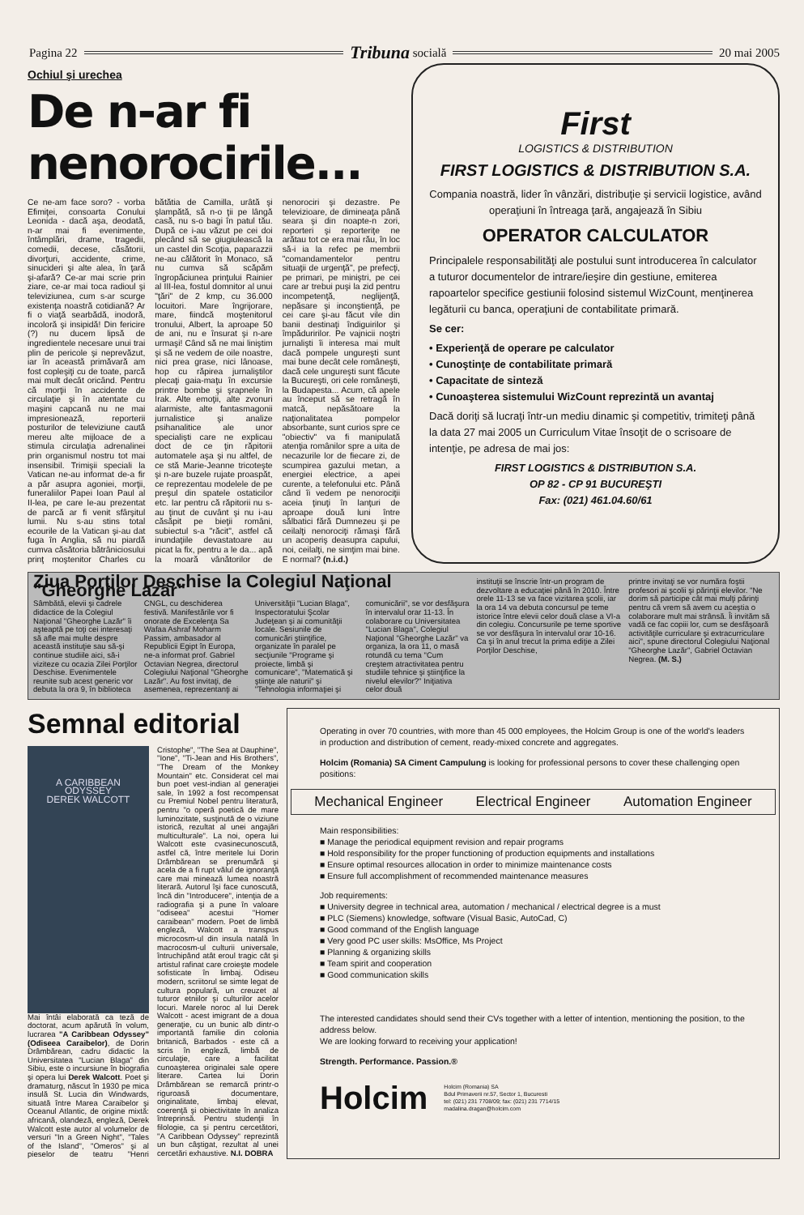Pagina 22 Tribuna socială 20 mai 2005
Ochiul şi urechea
De n-ar fi nenorocirile...
Ce ne-am face soro? - vorba Efimiţei, consoarta Conului Leonida - dacă aşa, deodată, n-ar mai fi evenimente, întâmplări, drame, tragedii, comedii, decese, căsătorii, divorţuri, accidente, crime, sinucideri şi alte alea, în ţară şi-afară? Ce-ar mai scrie prin ziare, ce-ar mai toca radioul şi televiziunea, cum s-ar scurge existenţa noastră cotidiană? Ar fi o viaţă searbădă, inodoră, incoloră şi insipidă! Din fericire (?) nu ducem lipsă de ingredientele necesare unui trai plin de pericole şi neprevăzut, iar în această primăvară am fost copleşiţi cu de toate, parcă mai mult decât oricând. Pentru că morţii în accidente de circulaţie şi în atentate cu maşini capcană nu ne mai impresionează, reporterii posturilor de televiziune caută mereu alte mijloace de a stimula circulaţia adrenalinei prin organismul nostru tot mai insensibil. Trimişii speciali la Vatican ne-au informat de-a fir a păr asupra agoniei, morţii, funeraliilor Papei Ioan Paul al II-lea, pe care le-au prezentat de parcă ar fi venit sfârşitul lumii. Nu s-au stins total ecourile de la Vatican şi-au dat fuga în Anglia, să nu piardă cumva căsătoria bătrâniciosului prinţ moştenitor Charles cu bătătia de Camilla, urâtă şi şlampătă, să n-o ţii pe lângă casă, nu s-o bagi în patul tău. După ce i-au văzut pe cei doi plecând să se giugiulească la un castel din Scoţia, paparazzii ne-au călătorit în Monaco, să nu cumva să scăpăm îngropăciunea prinţului Rainier al III-lea, fostul domnitor al unui "ţări" de 2 kmp, cu 36.000 locuitori. Mare îngrijorare, mare, fiindcă moştenitorul tronului, Albert, la aproape 50 de ani, nu e însurat şi n-are urmaşi! Când să ne mai liniştim şi să ne vedem de oile noastre, nici prea grase, nici lânoase, hop cu răpirea jurnaliştilor plecaţi gaia-maţu în excursie printre bombe şi şrapnele în Irak. Alte emoţii, alte zvonuri alarmiste, alte fantasmagonii jurnalistice şi analize psihanalitice ale unor specialişti care ne explicau doct de ce ţin răpitorii automatele aşa şi nu altfel, de ce stă Marie-Jeanne tricoteşte şi n-are buzele rujate proaspăt, ce reprezentau modelele de pe preşul din spatele ostaticilor etc. Iar pentru că răpitorii nu s-au ţinut de cuvânt şi nu i-au căsăpit pe bieţii români, subiectul s-a "răcit", astfel că inundaţiile devastatoare au picat la fix, pentru a le da... apă la moară vânătorilor de nenorociri şi dezastre. Pe televizioare, de dimineaţa până seara şi din noapte-n zori, reporteri şi reporteriţe ne arătau tot ce era mai rău, în loc să-i ia la refec pe membrii "comandamentelor pentru situaţii de urgenţă", pe prefecţi, pe primari, pe miniştri, pe cei care ar trebui puşi la zid pentru incompetenţă, neglijenţă, nepăsare şi inconştienţă, pe cei care şi-au făcut vile din banii destinaţi îndiguirilor şi împăduririlor. Pe vajnicii noştri jurnalişti îi interesa mai mult dacă pompele ungureşti sunt mai bune decât cele româneşti, dacă cele ungureşti sunt făcute la Bucureşti, ori cele româneşti, la Budapesta... Acum, că apele au început să se retragă în matcă, nepăsătoare la naţionalitatea pompelor absorbante, sunt curios spre ce "obiectiv" va fi manipulată atenţia românilor spre a uita de necazurile lor de fiecare zi, de scumpirea gazului metan, a energiei electrice, a apei curente, a telefonului etc. Până când îi vedem pe nenorociţii aceia ţinuţi în lanţuri de aproape două luni între sălbatici fără Dumnezeu şi pe ceilalţi nenorociţi rămaşi fără un acoperiş deasupra capului, noi, ceilalţi, ne simţim mai bine. E normal? (n.i.d.)
First
LOGISTICS & DISTRIBUTION
FIRST LOGISTICS & DISTRIBUTION S.A.
Compania noastră, lider în vânzări, distribuţie şi servicii logistice, având operaţiuni în întreaga ţară, angajează în Sibiu
OPERATOR CALCULATOR
Principalele responsabilităţi ale postului sunt introducerea în calculator a tuturor documentelor de intrare/ieşire din gestiune, emiterea rapoartelor specifice gestiunii folosind sistemul WizCount, menţinerea legăturii cu banca, operaţiuni de contabilitate primară.
Se cer:
• Experienţă de operare pe calculator
• Cunoştinţe de contabilitate primară
• Capacitate de sinteză
• Cunoaşterea sistemului WizCount reprezintă un avantaj
Dacă doriţi să lucraţi într-un mediu dinamic şi competitiv, trimiteţi până la data 27 mai 2005 un Curriculum Vitae însoţit de o scrisoare de intenţie, pe adresa de mai jos:
FIRST LOGISTICS & DISTRIBUTION S.A.
OP 82 - CP 91 BUCUREŞTI
Fax: (021) 461.04.60/61
Ziua Porţilor Deschise la Colegiul Naţional "Gheorghe Lazăr"
Sâmbătă, elevii şi cadrele didactice de la Colegiul Naţional "Gheorghe Lazăr" îi aşteaptă pe toţi cei interesaţi să afle mai multe despre această instituţie sau să-şi continue studiile aici, să-i viziteze cu ocazia Zilei Porţilor Deschise. Evenimentele reunite sub acest generic vor debuta la ora 9, în biblioteca CNGL, cu deschiderea festivă. Manifestările vor fi onorate de Excelenţa Sa Wafaa Ashraf Moharm Passim, ambasador al Republicii Egipt în Europa, ne-a informat prof. Gabriel Octavian Negrea, directorul Colegiului Naţional "Gheorghe Lazăr". Au fost invitaţi, de asemenea, reprezentanţi ai Universităţii "Lucian Blaga", Inspectoratului Şcolar Judeţean şi ai comunităţii locale. Sesiunile de comunicări ştiinţifice, organizate în paralel pe secţiunile "Programe şi proiecte, limbă şi comunicare", "Matematică şi ştiinţe ale naturii" şi "Tehnologia informaţiei şi comunicării", se vor desfăşura în intervalul orar 11-13. În colaborare cu Universitatea "Lucian Blaga", Colegiul Naţional "Gheorghe Lazăr" va organiza, la ora 11, o masă rotundă cu tema "Cum creştem atractivitatea pentru studiile tehnice şi ştiinţifice la nivelul elevilor?" Iniţiativa celor două
instituţii se înscrie într-un program de dezvoltare a educaţiei până în 2010. Între orele 11-13 se va face vizitarea şcolii, iar la ora 14 va debuta concursul pe teme istorice între elevii celor două clase a VI-a din colegiu. Concursurile pe teme sportive se vor desfăşura în intervalul orar 10-16. Ca şi în anul trecut la prima ediţie a Zilei Porţilor Deschise,
printre invitaţi se vor număra foştii profesori ai şcolii şi părinţii elevilor. "Ne dorim să participe cât mai mulţi părinţi pentru că vrem să avem cu aceştia o colaborare mult mai strânsă. Îi invităm să vadă ce fac copiii lor, cum se desfăşoară activităţile curriculare şi extracurriculare aici", spune directorul Colegiului Naţional "Gheorghe Lazăr", Gabriel Octavian Negrea. (M. S.)
Semnal editorial
A CARIBBEAN ODYSSEY
DEREK WALCOTT
Mai întâi elaborată ca teză de doctorat, acum apărută în volum, lucrarea "A Caribbean Odyssey" (Odiseea Caraibelor), de Dorin Drâmbărean, cadru didactic la Universitatea "Lucian Blaga" din Sibiu, este o incursiune în biografia şi opera lui Derek Walcott. Poet şi dramaturg, născut în 1930 pe mica insulă St. Lucia din Windwards, situată între Marea Caraibelor şi Oceanul Atlantic, de origine mixtă: africană, olandeză, engleză, Derek Walcott este autor al volumelor de versuri "In a Green Night", "Tales of the Island", "Omeros" şi al pieselor de teatru "Henri Cristophe", "The Sea at Dauphine", "Ione", "Ti-Jean and His Brothers", "The Dream of the Monkey Mountain" etc. Considerat cel mai bun poet vest-indian al generaţiei sale, în 1992 a fost recompensat cu Premiul Nobel pentru literatură, pentru "o operă poetică de mare luminozitate, susţinută de o viziune istorică, rezultat al unei angajări multiculturale". La noi, opera lui Walcott este cvasinecunoscută, astfel că, între meritele lui Dorin Drâmbărean se prenumără şi acela de a fi rupt vălul de ignoranţă care mai minează lumea noastră literară. Autorul îşi face cunoscută, încă din "Introducere", intenţia de a radiografia şi a pune în valoare "odiseea" acestui "Homer caraibean" modern. Poet de limbă engleză, Walcott a transpus microcosm-ul din insula natală în macrocosm-ul culturii universale, întruchipând atât eroul tragic cât şi artistul rafinat care croieşte modele sofisticate în limbaj. Odiseu modern, scriitorul se simte legat de cultura populară, un creuzet al tuturor etniilor şi culturilor acelor locuri. Marele noroc al lui Derek Walcott - acest imigrant de a doua generaţie, cu un bunic alb dintr-o importantă familie din colonia britanică, Barbados - este că a scris în engleză, limbă de circulaţie, care a facilitat cunoaşterea originalei sale opere literare. Cartea lui Dorin Drâmbărean se remarcă printr-o riguroasă documentare, originalitate, limbaj elevat, coerenţă şi obiectivitate în analiza întreprinsă. Pentru studenţii în filologie, ca şi pentru cercetători, "A Caribbean Odyssey" reprezintă un bun câştigat, rezultat al unei cercetări exhaustive. N.I. DOBRA
Operating in over 70 countries, with more than 45 000 employees, the Holcim Group is one of the world's leaders in production and distribution of cement, ready-mixed concrete and aggregates.
Holcim (Romania) SA Ciment Campulung is looking for professional persons to cover these challenging open positions:
Mechanical Engineer Electrical Engineer Automation Engineer
Main responsibilities:
■ Manage the periodical equipment revision and repair programs
■ Hold responsibility for the proper functioning of production equipments and installations
■ Ensure optimal resources allocation in order to minimize maintenance costs
■ Ensure full accomplishment of recommended maintenance measures
Job requirements:
■ University degree in technical area, automation / mechanical / electrical degree is a must
■ PLC (Siemens) knowledge, software (Visual Basic, AutoCad, C)
■ Good command of the English language
■ Very good PC user skills: MsOffice, Ms Project
■ Planning & organizing skills
■ Team spirit and cooperation
■ Good communication skills
The interested candidates should send their CVs together with a letter of intention, mentioning the position, to the address below.
We are looking forward to receiving your application!
Strength. Performance. Passion.®
Holcim Holcim (Romania) SA
Bdul Primaverii nr.57, Sector 1, Bucuresti
tel: (021) 231 7708/09; fax: (021) 231 7714/15
madalina.dragan@holcim.com